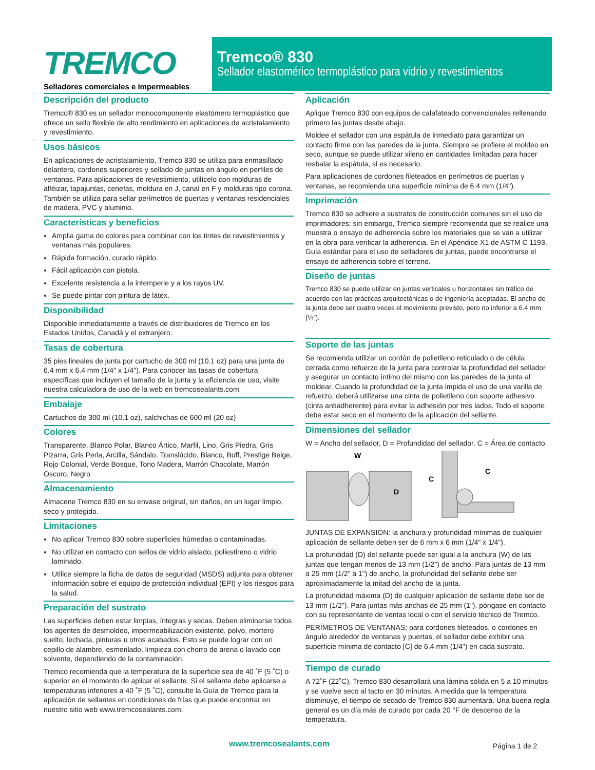TREMCO
Selladores comerciales e impermeables
Tremco® 830
Sellador elastomérico termoplástico para vidrio y revestimientos
Descripción del producto
Tremco® 830 es un sellador monocomponente elastómero termoplástico que ofrece un sello flexible de alto rendimiento en aplicaciones de acristalamiento y revestimiento.
Usos básicos
En aplicaciones de acristalamiento, Tremco 830 se utiliza para enmasillado delantero, cordones superiores y sellado de juntas en ángulo en perfiles de ventanas. Para aplicaciones de revestimiento, utilícelo con molduras de alféizar, tapajuntas, cenefas, moldura en J, canal en F y molduras tipo corona. También se utiliza para sellar perímetros de puertas y ventanas residenciales de madera, PVC y aluminio.
Características y beneficios
Amplia gama de colores para combinar con los tintes de revestimientos y ventanas más populares.
Rápida formación, curado rápido.
Fácil aplicación con pistola.
Excelente resistencia a la intemperie y a los rayos UV.
Se puede pintar con pintura de látex.
Disponibilidad
Disponible inmediatamente a través de distribuidores de Tremco en los Estados Unidos, Canadá y el extranjero.
Tasas de cobertura
35 pies lineales de junta por cartucho de 300 ml (10.1 oz) para una junta de 6.4 mm x 6.4 mm (1/4″ x 1/4″). Para conocer las tasas de cobertura específicas que incluyen el tamaño de la junta y la eficiencia de uso, visite nuestra calculadora de uso de la web en tremcosealants.com.
Embalaje
Cartuchos de 300 ml (10.1 oz), salchichas de 600 ml (20 oz)
Colores
Transparente, Blanco Polar, Blanco Ártico, Marfil, Lino, Gris Piedra, Gris Pizarra, Gris Perla, Arcilla, Sándalo, Translúcido, Blanco, Buff, Prestige Beige, Rojo Colonial, Verde Bosque, Tono Madera, Marrón Chocolate, Marrón Oscuro, Negro
Almacenamiento
Almacene Tremco 830 en su envase original, sin daños, en un lugar limpio, seco y protegido.
Limitaciones
No aplicar Tremco 830 sobre superficies húmedas o contaminadas.
No utilizar en contacto con sellos de vidrio aislado, poliestireno o vidrio laminado.
Utilice siempre la ficha de datos de seguridad (MSDS) adjunta para obtener información sobre el equipo de protección individual (EPI) y los riesgos para la salud.
Preparación del sustrato
Las superficies deben estar limpias, íntegras y secas. Deben eliminarse todos los agentes de desmoldeo, impermeabilización existente, polvo, mortero suelto, lechada, pinturas u otros acabados. Esto se puede lograr con un cepillo de alambre, esmerilado, limpieza con chorro de arena o lavado con solvente, dependiendo de la contaminación.
Tremco recomienda que la temperatura de la superficie sea de 40 ˚F (5 ˚C) o superior en el momento de aplicar el sellante. Si el sellante debe aplicarse a temperaturas inferiores a 40 ˚F (5 ˚C), consulte la Guía de Tremco para la aplicación de sellantes en condiciones de frías que puede encontrar en nuestro sitio web www.tremcosealants.com.
Aplicación
Aplique Tremco 830 con equipos de calafateado convencionales rellenando primero las juntas desde abajo.
Moldee el sellador con una espátula de inmediato para garantizar un contacto firme con las paredes de la junta. Siempre se prefiere el moldeo en seco, aunque se puede utilizar xileno en cantidades limitadas para hacer resbalar la espátula, si es necesario.
Para aplicaciones de cordones fileteados en perímetros de puertas y ventanas, se recomienda una superficie mínima de 6.4 mm (1/4").
Imprimación
Tremco 830 se adhiere a sustratos de construcción comunes sin el uso de imprimadores; sin embargo, Tremco siempre recomienda que se realice una muestra o ensayo de adherencia sobre los materiales que se van a utilizar en la obra para verificar la adherencia. En el Apéndice X1 de ASTM C 1193, Guía estándar para el uso de selladores de juntas, puede encontrarse el ensayo de adherencia sobre el terreno.
Diseño de juntas
Tremco 830 se puede utilizar en juntas verticales u horizontales sin tráfico de acuerdo con las prácticas arquitectónicas o de ingeniería aceptadas. El ancho de la junta debe ser cuatro veces el movimiento previsto, pero no inferior a 6.4 mm (¼″).
Soporte de las juntas
Se recomienda utilizar un cordón de polietileno reticulado o de célula cerrada como refuerzo de la junta para controlar la profundidad del sellador y asegurar un contacto íntimo del mismo con las paredes de la junta al moldear. Cuando la profundidad de la junta impida el uso de una varilla de refuerzo, deberá utilizarse una cinta de polietileno con soporte adhesivo (cinta antiadherente) para evitar la adhesión por tres lados. Todo el soporte debe estar seco en el momento de la aplicación del sellante.
Dimensiones del sellador
W = Ancho del sellador, D = Profundidad del sellador, C = Área de contacto.
W
D
C
C
JUNTAS DE EXPANSIÓN: la anchura y profundidad mínimas de cualquier aplicación de sellante deben ser de 6 mm x 6 mm (1/4" x 1/4").
La profundidad (D) del sellante puede ser igual a la anchura (W) de las juntas que tengan menos de 13 mm (1/2") de ancho. Para juntas de 13 mm a 25 mm (1/2" a 1") de ancho, la profundidad del sellante debe ser aproximadamente la mitad del ancho de la junta.
La profundidad máxima (D) de cualquier aplicación de sellante debe ser de 13 mm (1/2"). Para juntas más anchas de 25 mm (1"), póngase en contacto con su representante de ventas local o con el servicio técnico de Tremco.
PERÍMETROS DE VENTANAS: para cordones fileteados, o cordones en ángulo alrededor de ventanas y puertas, el sellador debe exhibir una superficie mínima de contacto [C] de 6.4 mm (1/4") en cada sustrato.
Tiempo de curado
A 72˚F (22˚C), Tremco 830 desarrollará una lámina sólida en 5 a 10 minutos y se vuelve seco al tacto en 30 minutos. A medida que la temperatura disminuye, el tiempo de secado de Tremco 830 aumentará. Una buena regla general es un día más de curado por cada 20 °F de descenso de la temperatura.
www.tremcosealants.com Página 1 de 2